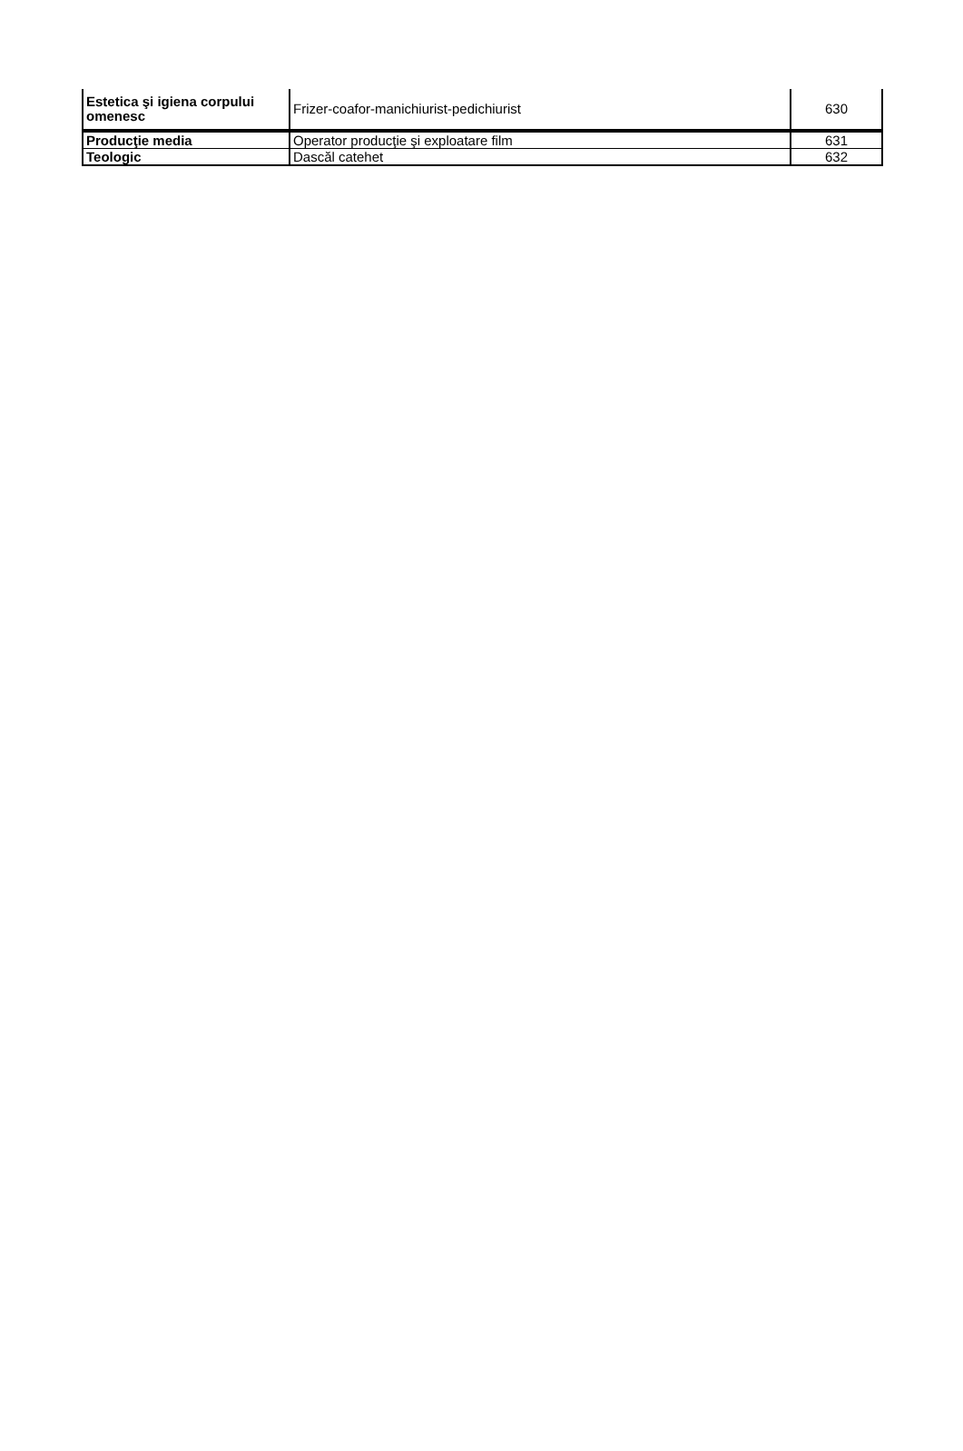| Estetica şi igiena corpului omenesc | Frizer-coafor-manichiurist-pedichiurist | 630 |
| Producţie media | Operator producţie şi exploatare film | 631 |
| Teologic | Dascăl catehet | 632 |